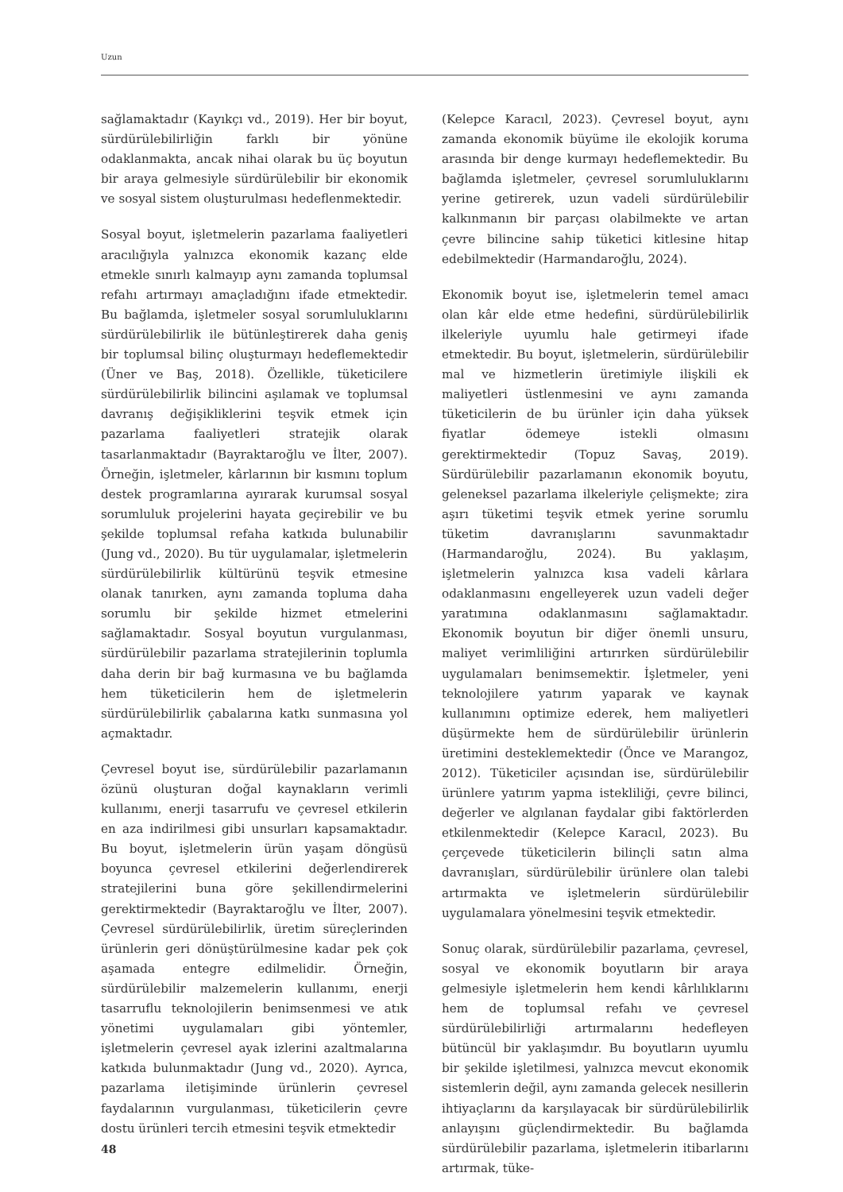Uzun
sağlamaktadır (Kayıkçı vd., 2019). Her bir boyut, sürdürülebilirliğin farklı bir yönüne odaklanmakta, ancak nihai olarak bu üç boyutun bir araya gelmesiyle sürdürülebilir bir ekonomik ve sosyal sistem oluşturulması hedeflenmektedir.
Sosyal boyut, işletmelerin pazarlama faaliyetleri aracılığıyla yalnızca ekonomik kazanç elde etmekle sınırlı kalmayıp aynı zamanda toplumsal refahı artırmayı amaçladığını ifade etmektedir. Bu bağlamda, işletmeler sosyal sorumluluklarını sürdürülebilirlik ile bütünleştirerek daha geniş bir toplumsal bilinç oluşturmayı hedeflemektedir (Üner ve Baş, 2018). Özellikle, tüketicilere sürdürülebilirlik bilincini aşılamak ve toplumsal davranış değişikliklerini teşvik etmek için pazarlama faaliyetleri stratejik olarak tasarlanmaktadır (Bayraktaroğlu ve İlter, 2007). Örneğin, işletmeler, kârlarının bir kısmını toplum destek programlarına ayırarak kurumsal sosyal sorumluluk projelerini hayata geçirebilir ve bu şekilde toplumsal refaha katkıda bulunabilir (Jung vd., 2020). Bu tür uygulamalar, işletmelerin sürdürülebilirlik kültürünü teşvik etmesine olanak tanırken, aynı zamanda topluma daha sorumlu bir şekilde hizmet etmelerini sağlamaktadır. Sosyal boyutun vurgulanması, sürdürülebilir pazarlama stratejilerinin toplumla daha derin bir bağ kurmasına ve bu bağlamda hem tüketicilerin hem de işletmelerin sürdürülebilirlik çabalarına katkı sunmasına yol açmaktadır.
Çevresel boyut ise, sürdürülebilir pazarlamanın özünü oluşturan doğal kaynakların verimli kullanımı, enerji tasarrufu ve çevresel etkilerin en aza indirilmesi gibi unsurları kapsamaktadır. Bu boyut, işletmelerin ürün yaşam döngüsü boyunca çevresel etkilerini değerlendirerek stratejilerini buna göre şekillendirmelerini gerektirmektedir (Bayraktaroğlu ve İlter, 2007). Çevresel sürdürülebilirlik, üretim süreçlerinden ürünlerin geri dönüştürülmesine kadar pek çok aşamada entegre edilmelidir. Örneğin, sürdürülebilir malzemelerin kullanımı, enerji tasarruflu teknolojilerin benimsenmesi ve atık yönetimi uygulamaları gibi yöntemler, işletmelerin çevresel ayak izlerini azaltmalarına katkıda bulunmaktadır (Jung vd., 2020). Ayrıca, pazarlama iletişiminde ürünlerin çevresel faydalarının vurgulanması, tüketicilerin çevre dostu ürünleri tercih etmesini teşvik etmektedir
(Kelepce Karacıl, 2023). Çevresel boyut, aynı zamanda ekonomik büyüme ile ekolojik koruma arasında bir denge kurmayı hedeflemektedir. Bu bağlamda işletmeler, çevresel sorumluluklarını yerine getirerek, uzun vadeli sürdürülebilir kalkınmanın bir parçası olabilmekte ve artan çevre bilincine sahip tüketici kitlesine hitap edebilmektedir (Harmandaroğlu, 2024).
Ekonomik boyut ise, işletmelerin temel amacı olan kâr elde etme hedefini, sürdürülebilirlik ilkeleriyle uyumlu hale getirmeyi ifade etmektedir. Bu boyut, işletmelerin, sürdürülebilir mal ve hizmetlerin üretimiyle ilişkili ek maliyetleri üstlenmesini ve aynı zamanda tüketicilerin de bu ürünler için daha yüksek fiyatlar ödemeye istekli olmasını gerektirmektedir (Topuz Savaş, 2019). Sürdürülebilir pazarlamanın ekonomik boyutu, geleneksel pazarlama ilkeleriyle çelişmekte; zira aşırı tüketimi teşvik etmek yerine sorumlu tüketim davranışlarını savunmaktadır (Harmandaroğlu, 2024). Bu yaklaşım, işletmelerin yalnızca kısa vadeli kârlara odaklanmasını engelleyerek uzun vadeli değer yaratımına odaklanmasını sağlamaktadır. Ekonomik boyutun bir diğer önemli unsuru, maliyet verimliliğini artırırken sürdürülebilir uygulamaları benimsemektir. İşletmeler, yeni teknolojilere yatırım yaparak ve kaynak kullanımını optimize ederek, hem maliyetleri düşürmekte hem de sürdürülebilir ürünlerin üretimini desteklemektedir (Önce ve Marangoz, 2012). Tüketiciler açısından ise, sürdürülebilir ürünlere yatırım yapma istekliliği, çevre bilinci, değerler ve algılanan faydalar gibi faktörlerden etkilenmektedir (Kelepce Karacıl, 2023). Bu çerçevede tüketicilerin bilinçli satın alma davranışları, sürdürülebilir ürünlere olan talebi artırmakta ve işletmelerin sürdürülebilir uygulamalara yönelmesini teşvik etmektedir.
Sonuç olarak, sürdürülebilir pazarlama, çevresel, sosyal ve ekonomik boyutların bir araya gelmesiyle işletmelerin hem kendi kârlılıklarını hem de toplumsal refahı ve çevresel sürdürülebilirliği artırmalarını hedefleyen bütüncül bir yaklaşımdır. Bu boyutların uyumlu bir şekilde işletilmesi, yalnızca mevcut ekonomik sistemlerin değil, aynı zamanda gelecek nesillerin ihtiyaçlarını da karşılayacak bir sürdürülebilirlik anlayışını güçlendirmektedir. Bu bağlamda sürdürülebilir pazarlama, işletmelerin itibarlarını artırmak, tüke-
48